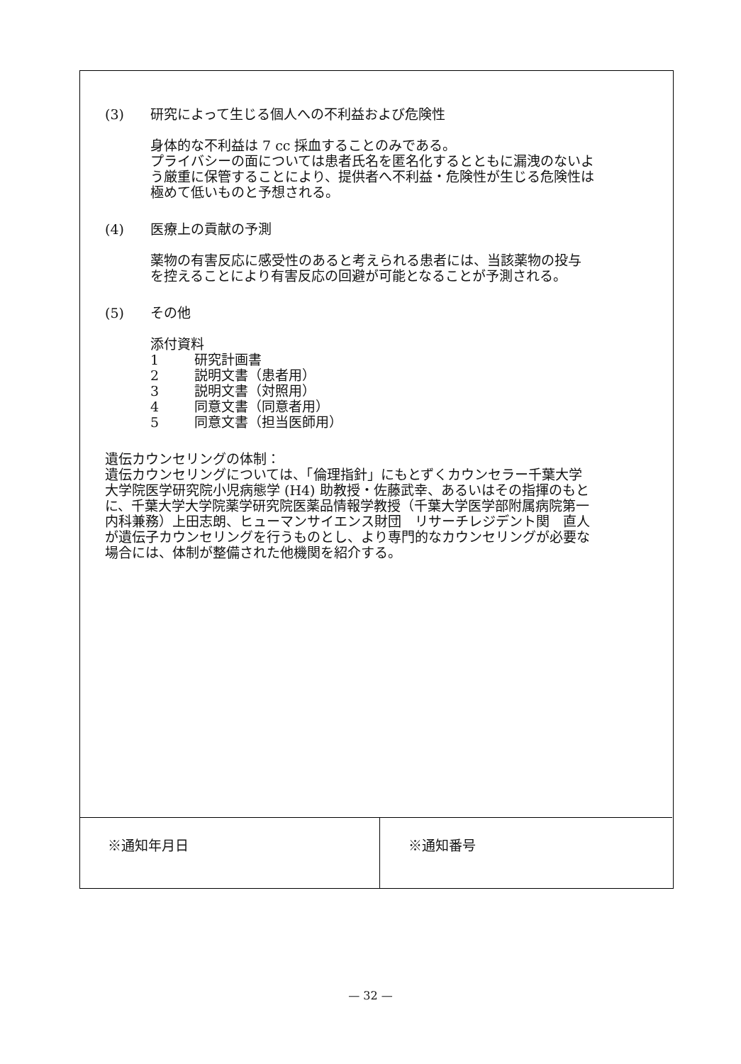(3) 研究によって生じる個人への不利益および危険性
身体的な不利益は 7 cc 採血することのみである。
プライバシーの面については患者氏名を匿名化するとともに漏洩のないよう厳重に保管することにより、提供者へ不利益・危険性が生じる危険性は極めて低いものと予想される。
(4) 医療上の貢献の予測
薬物の有害反応に感受性のあると考えられる患者には、当該薬物の投与を控えることにより有害反応の回避が可能となることが予測される。
(5) その他
添付資料
1 研究計画書
2 説明文書（患者用）
3 説明文書（対照用）
4 同意文書（同意者用）
5 同意文書（担当医師用）
遺伝カウンセリングの体制：
遺伝カウンセリングについては、「倫理指針」にもとずくカウンセラー千葉大学大学院医学研究院小児病態学 (H4) 助教授・佐藤武幸、あるいはその指揮のもとに、千葉大学大学院薬学研究院医薬品情報学教授（千葉大学医学部附属病院第一内科兼務）上田志朗、ヒューマンサイエンス財団　リサーチレジデント関　直人が遺伝子カウンセリングを行うものとし、より専門的なカウンセリングが必要な場合には、体制が整備された他機関を紹介する。
※通知年月日 ※通知番号
— 32 —